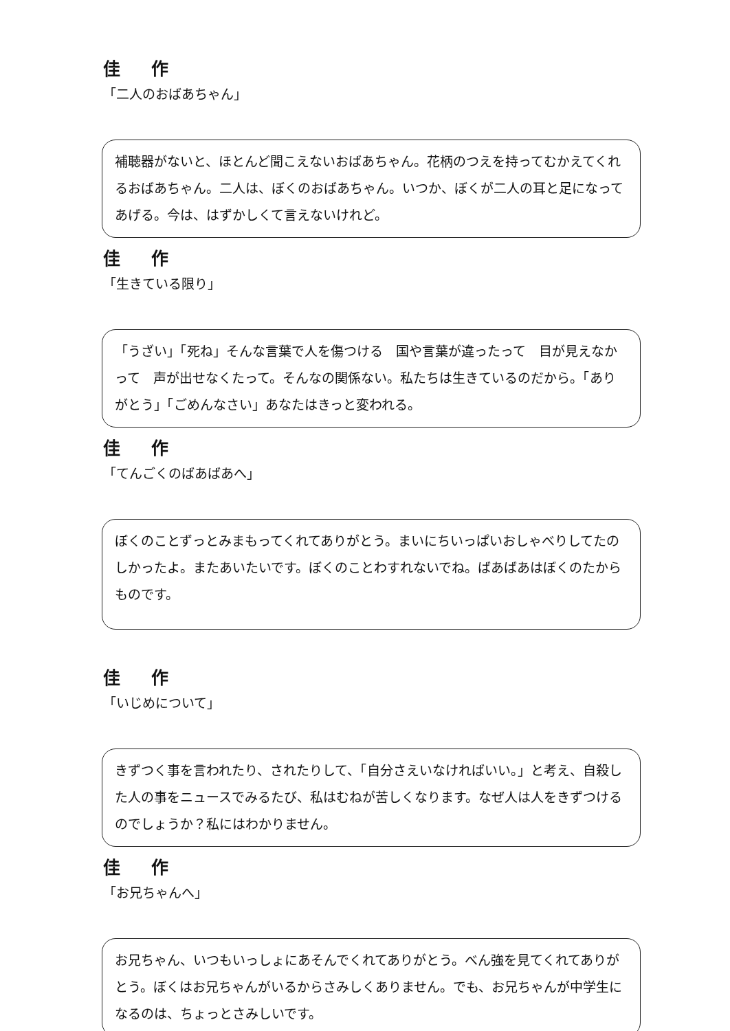佳 作
「二人のおばあちゃん」
補聴器がないと、ほとんど聞こえないおばあちゃん。花柄のつえを持ってむかえてくれるおばあちゃん。二人は、ぼくのおばあちゃん。いつか、ぼくが二人の耳と足になってあげる。今は、はずかしくて言えないけれど。
佳 作
「生きている限り」
「うざい」「死ね」そんな言葉で人を傷つける　国や言葉が違ったって　目が見えなかって　声が出せなくたって。そんなの関係ない。私たちは生きているのだから。「ありがとう」「ごめんなさい」あなたはきっと変われる。
佳 作
「てんごくのばあばあへ」
ぼくのことずっとみまもってくれてありがとう。まいにちいっぱいおしゃべりしてたのしかったよ。またあいたいです。ぼくのことわすれないでね。ばあばあはぼくのたからものです。
佳 作
「いじめについて」
きずつく事を言われたり、されたりして、「自分さえいなければいい。」と考え、自殺した人の事をニュースでみるたび、私はむねが苦しくなります。なぜ人は人をきずつけるのでしょうか？私にはわかりません。
佳 作
「お兄ちゃんへ」
お兄ちゃん、いつもいっしょにあそんでくれてありがとう。べん強を見てくれてありがとう。ぼくはお兄ちゃんがいるからさみしくありません。でも、お兄ちゃんが中学生になるのは、ちょっとさみしいです。